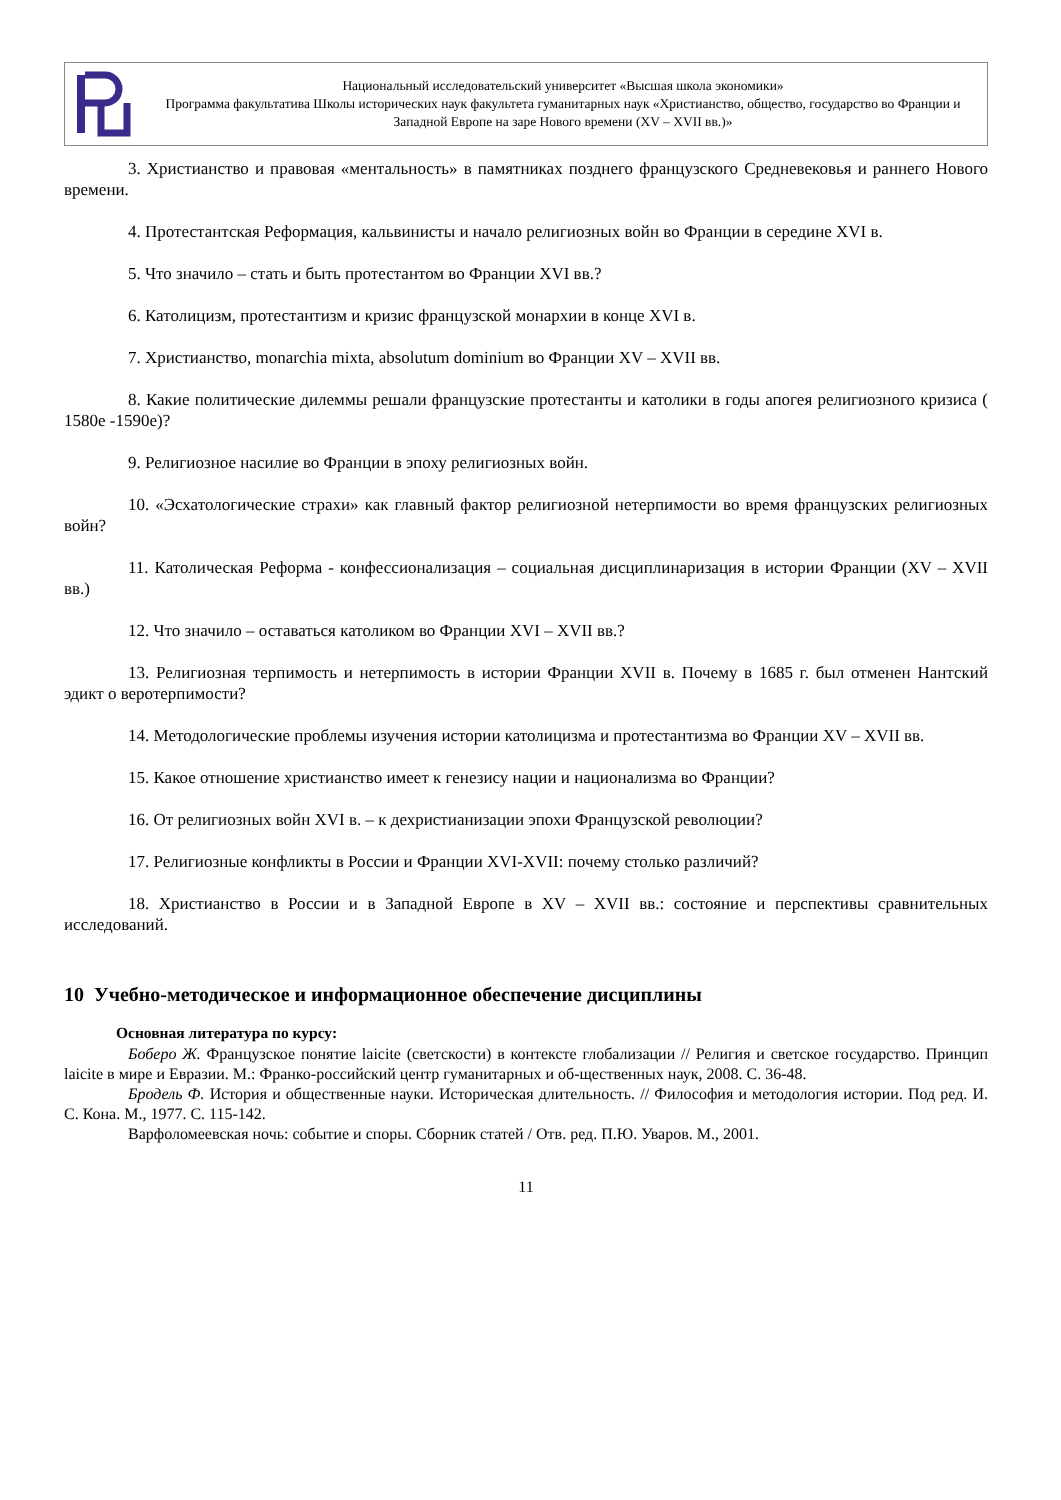Национальный исследовательский университет «Высшая школа экономики»
Программа факультатива Школы исторических наук факультета гуманитарных наук «Христианство, общество, государство во Франции и Западной Европе на заре Нового времени (XV – XVII вв.)»
3. Христианство и правовая «ментальность» в памятниках позднего французского Средневековья и раннего Нового времени.
4. Протестантская Реформация, кальвинисты и начало религиозных войн во Франции в середине XVI в.
5. Что значило – стать и быть протестантом во Франции XVI вв.?
6. Католицизм, протестантизм и кризис французской монархии в конце XVI в.
7. Христианство, monarchia mixta, absolutum dominium во Франции XV – XVII вв.
8. Какие политические дилеммы решали французские протестанты и католики в годы апогея религиозного кризиса ( 1580е -1590е)?
9. Религиозное насилие во Франции в эпоху религиозных войн.
10. «Эсхатологические страхи» как главный фактор религиозной нетерпимости во время французских религиозных войн?
11. Католическая Реформа - конфессионализация – социальная дисциплинаризация в истории Франции (XV – XVII вв.)
12. Что значило – оставаться католиком во Франции XVI – XVII вв.?
13. Религиозная терпимость и нетерпимость в истории Франции XVII в. Почему в 1685 г. был отменен Нантский эдикт о веротерпимости?
14. Методологические проблемы изучения истории католицизма и протестантизма во Франции XV – XVII вв.
15. Какое отношение христианство имеет к генезису нации и национализма во Франции?
16. От религиозных войн XVI в. – к дехристианизации эпохи Французской революции?
17. Религиозные конфликты в России и Франции XVI-XVII: почему столько различий?
18. Христианство в России и в Западной Европе в XV – XVII вв.: состояние и перспективы сравнительных исследований.
10 Учебно-методическое и информационное обеспечение дисциплины
Основная литература по курсу:
Боберо Ж. Французское понятие laicite (светскости) в контексте глобализации // Религия и светское государство. Принцип laicite в мире и Евразии. М.: Франко-российский центр гуманитарных и об-щественных наук, 2008. С. 36-48.
Бродель Ф. История и общественные науки. Историческая длительность. // Философия и методология истории. Под ред. И. С. Кона. М., 1977. С. 115-142.
Варфоломеевская ночь: событие и споры. Сборник статей / Отв. ред. П.Ю. Уваров. М., 2001.
11